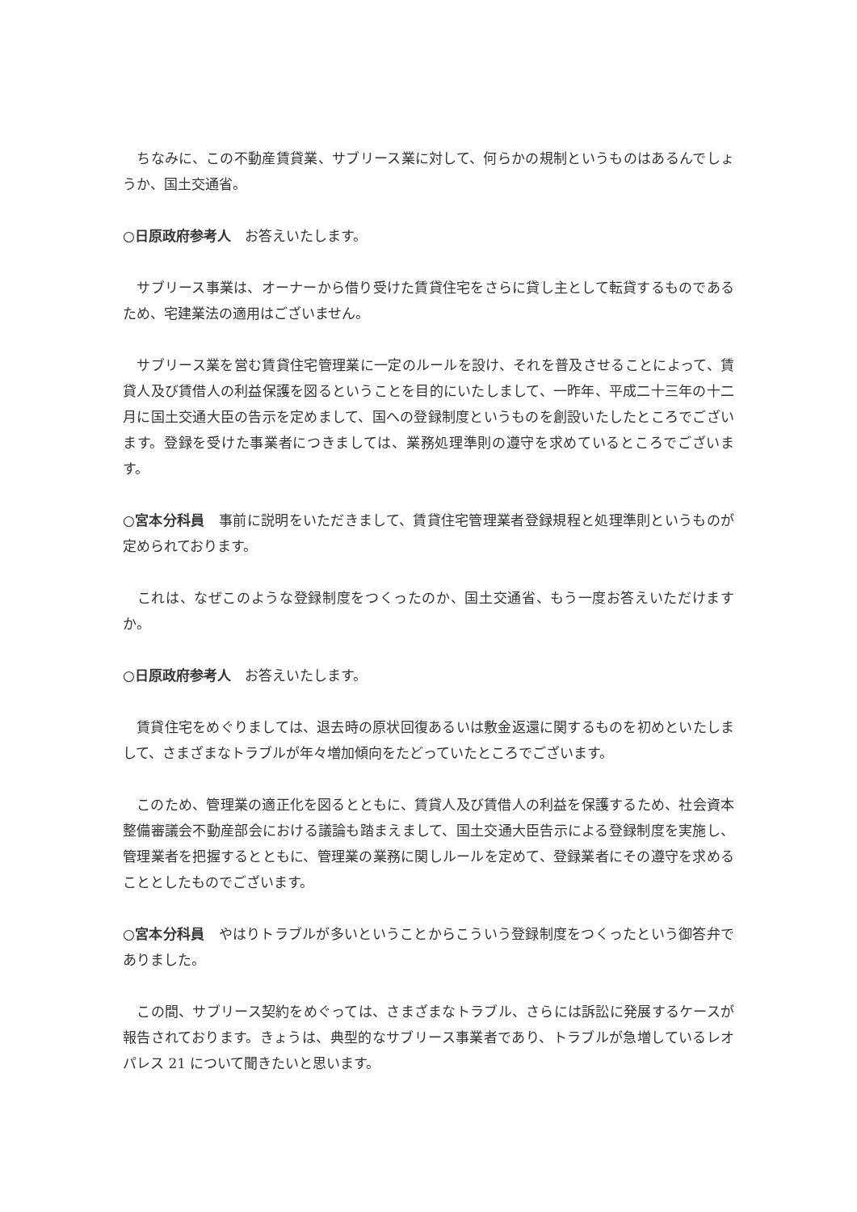ちなみに、この不動産賃貸業、サブリース業に対して、何らかの規制というものはあるんでしょうか、国土交通省。
○日原政府参考人　お答えいたします。
　サブリース事業は、オーナーから借り受けた賃貸住宅をさらに貸し主として転貸するものであるため、宅建業法の適用はございません。
　サブリース業を営む賃貸住宅管理業に一定のルールを設け、それを普及させることによって、賃貸人及び賃借人の利益保護を図るということを目的にいたしまして、一昨年、平成二十三年の十二月に国土交通大臣の告示を定めまして、国への登録制度というものを創設いたしたところでございます。登録を受けた事業者につきましては、業務処理準則の遵守を求めているところでございます。
○宮本分科員　事前に説明をいただきまして、賃貸住宅管理業者登録規程と処理準則というものが定められております。
　これは、なぜこのような登録制度をつくったのか、国土交通省、もう一度お答えいただけますか。
○日原政府参考人　お答えいたします。
　賃貸住宅をめぐりましては、退去時の原状回復あるいは敷金返還に関するものを初めといたしまして、さまざまなトラブルが年々増加傾向をたどっていたところでございます。
　このため、管理業の適正化を図るとともに、賃貸人及び賃借人の利益を保護するため、社会資本整備審議会不動産部会における議論も踏まえまして、国土交通大臣告示による登録制度を実施し、管理業者を把握するとともに、管理業の業務に関しルールを定めて、登録業者にその遵守を求めることとしたものでございます。
○宮本分科員　やはりトラブルが多いということからこういう登録制度をつくったという御答弁でありました。
　この間、サブリース契約をめぐっては、さまざまなトラブル、さらには訴訟に発展するケースが報告されております。きょうは、典型的なサブリース事業者であり、トラブルが急増しているレオパレス 21 について聞きたいと思います。